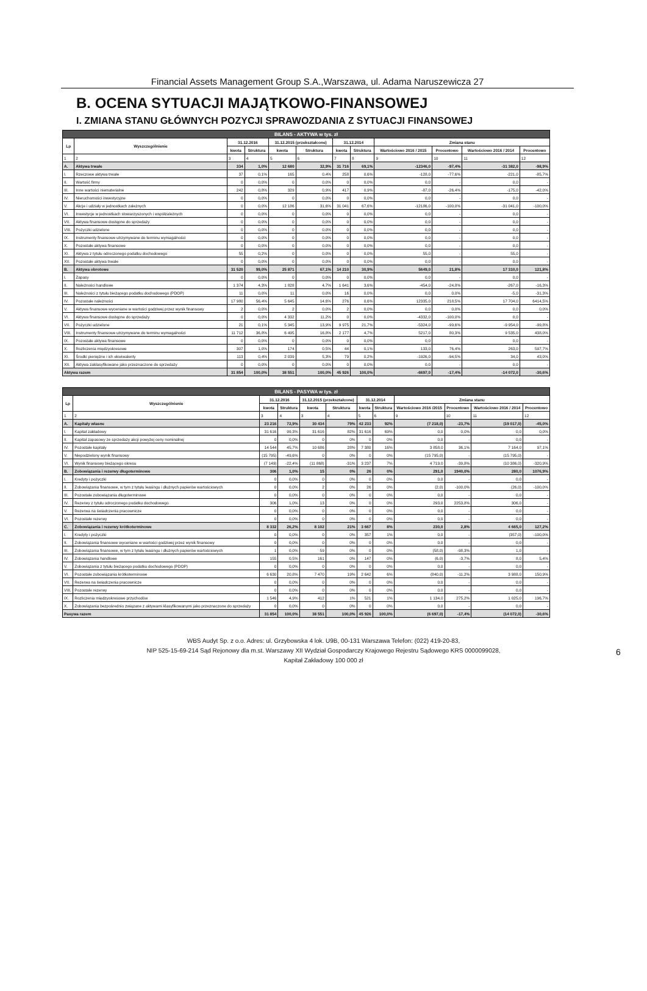Financial Assets Management Group S.A.,Warszawa, ul. Adama Naruszewicza 27
B. OCENA SYTUACJI MAJĄTKOWO-FINANSOWEJ
I. ZMIANA STANU GŁÓWNYCH POZYCJI SPRAWOZDANIA Z SYTUACJI FINANSOWEJ
| BILANS - AKTYWA w tys. zł | | | | | | | | | | | |
| Lp | Wyszczególnienie | 31.12.2016 | | 31.12.2015 (przekształcone) | | 31.12.2014 | | Zmiana stanu | | | |
| | | kwota | Struktura | kwota | Struktura | kwota | Struktura | Wartościowo 2016 / 2015 | Procentowo | Wartościowo 2016 / 2014 | Procentowo |
| 1 | 2 | 3 | 4 | 5 | 6 | 7 | 8 | 9 | 10 | 11 | 12 |
| A. | Aktywa trwałe | 334 | 1,0% | 12 680 | 32,9% | 31 716 | 69,1% | -12346,0 | -97,4% | -31 382,0 | -98,9% |
| I. | Rzeczowe aktywa trwałe | 37 | 0,1% | 165 | 0,4% | 258 | 0,6% | -128,0 | -77,6% | -221,0 | -85,7% |
| II. | Wartość firmy | 0 | 0,0% | 0 | 0,0% | 0 | 0,0% | 0,0 | - | 0,0 | - |
| III. | Inne wartości niematerialne | 242 | 0,8% | 329 | 0,9% | 417 | 0,9% | -87,0 | -26,4% | -175,0 | -42,0% |
| IV. | Nieruchomości inwestycyjne | 0 | 0,0% | 0 | 0,0% | 0 | 0,0% | 0,0 | - | 0,0 | - |
| V. | Akcje i udziały w jednostkach zależnych | 0 | 0,0% | 12 186 | 31,6% | 31 041 | 67,6% | -12186,0 | -100,0% | -31 041,0 | -100,0% |
| VI. | Inwestycje w jednostkach stowarzyszonych i współzależnych | 0 | 0,0% | 0 | 0,0% | 0 | 0,0% | 0,0 | - | 0,0 | - |
| VII. | Aktywa finansowe dostępne do sprzedaży | 0 | 0,0% | 0 | 0,0% | 0 | 0,0% | 0,0 | - | 0,0 | - |
| VIII. | Pożyczki udzielone | 0 | 0,0% | 0 | 0,0% | 0 | 0,0% | 0,0 | - | 0,0 | - |
| IX. | Instrumenty finansowe utrzymywane do terminu wymagalności | 0 | 0,0% | 0 | 0,0% | 0 | 0,0% | 0,0 | - | 0,0 | - |
| X. | Pozostałe aktywa finansowe | 0 | 0,0% | 0 | 0,0% | 0 | 0,0% | 0,0 | - | 0,0 | - |
| XI. | Aktywa z tytułu odroczonego podatku dochodowego | 55 | 0,2% | 0 | 0,0% | 0 | 0,0% | 55,0 | - | 55,0 | - |
| XII. | Pozostałe aktywa trwałe | 0 | 0,0% | 0 | 0,0% | 0 | 0,0% | 0,0 | - | 0,0 | - |
| B. | Aktywa obrotowe | 31 520 | 99,0% | 25 871 | 67,1% | 14 210 | 30,9% | 5649,0 | 21,8% | 17 310,0 | 121,8% |
| I. | Zapasy | 0 | 0,0% | 0 | 0,0% | 0 | 0,0% | 0,0 | - | 0,0 | - |
| II. | Należności handlowe | 1 374 | 4,3% | 1 828 | 4,7% | 1 641 | 3,6% | -454,0 | -24,8% | -267,0 | -16,3% |
| III. | Należności z tytułu bieżącego podatku dochodowego (PDOP) | 11 | 0,0% | 11 | 0,0% | 16 | 0,0% | 0,0 | 0,0% | -5,0 | -31,3% |
| IV. | Pozostałe należności | 17 980 | 56,4% | 5 645 | 14,6% | 276 | 0,6% | 12335,0 | 218,5% | 17 704,0 | 6414,5% |
| V. | Aktywa finansowe wyceniane w wartości godziwej przez wynik finansowy | 2 | 0,0% | 2 | 0,0% | 2 | 0,0% | 0,0 | 0,0% | 0,0 | 0,0% |
| VI. | Aktywa finansowe dostępne do sprzedaży | 0 | 0,0% | 4 332 | 11,2% | 0 | 0,0% | -4332,0 | -100,0% | 0,0 | - |
| VII. | Pożyczki udzielone | 21 | 0,1% | 5 345 | 13,9% | 9 975 | 21,7% | -5324,0 | -99,6% | -9 954,0 | -99,8% |
| VIII. | Instrumenty finansowe utrzymywane do terminu wymagalności | 11 712 | 36,8% | 6 495 | 16,8% | 2 177 | 4,7% | 5217,0 | 80,3% | 9 535,0 | 438,0% |
| IX. | Pozostałe aktywa finansowe | 0 | 0,0% | 0 | 0,0% | 0 | 0,0% | 0,0 | - | 0,0 | - |
| X. | Rozliczenia międzyokresowe | 307 | 1,0% | 174 | 0,5% | 44 | 0,1% | 133,0 | 76,4% | 263,0 | 597,7% |
| XI. | Środki pieniężne i ich ekwiwalenty | 113 | 0,4% | 2 039 | 5,3% | 79 | 0,2% | -1926,0 | -94,5% | 34,0 | 43,0% |
| XII. | Aktywa zaklasyfikowane jako przeznaczone do sprzedaży | 0 | 0,0% | 0 | 0,0% | 0 | 0,0% | 0,0 | - | 0,0 | - |
| Aktywa razem | | 31 854 | 100,0% | 38 551 | 100,0% | 45 926 | 100,0% | -6697,0 | -17,4% | -14 072,0 | -30,6% |
| BILANS - PASYWA w tys. zł | | | | | | | | | | | |
| Lp | Wyszczególnienie | 31.12.2016 | | 31.12.2015 (przekształcone) | | 31.12.2014 | | Zmiana stanu | | | |
| | | kwota | Struktura | kwota | Struktura | kwota | Struktura | Wartościowo 2016 /2015 | Procentowo | Wartościowo 2016 / 2014 | Procentowo |
| 1 | 2 | 3 | 4 | 3 | 4 | 5 | 6 | 9 | 10 | 11 | 12 |
| A. | Kapitały własne | 23 216 | 72,9% | 30 434 | 79% | 42 233 | 92% | (7 218,0) | -23,7% | (19 017,0) | -45,0% |
| I. | Kapitał zakładowy | 31 616 | 99,3% | 31 616 | 82% | 31 616 | 69% | 0,0 | 0,0% | 0,0 | 0,0% |
| II. | Kapitał zapasowy ze sprzedaży akcji powyżej ceny nominalnej | 0 | 0,0% | 0 | 0% | 0 | 0% | 0,0 | - | 0,0 | - |
| IV. | Pozostałe kapitały | 14 544 | 45,7% | 10 686 | 28% | 7 380 | 16% | 3 858,0 | 36,1% | 7 164,0 | 97,1% |
| V. | Niepodzielony wynik finansowy | (15 795) | -49,6% | 0 | 0% | 0 | 0% | (15 795,0) | - | (15 795,0) | - |
| VI. | Wynik finansowy bieżącego okresu | (7 149) | -22,4% | (11 868) | -31% | 3 237 | 7% | 4 719,0 | -39,8% | (10 386,0) | -320,9% |
| B. | Zobowiązania i rezerwy długoterminowe | 306 | 1,0% | 15 | 0% | 26 | 0% | 291,0 | 1940,0% | 280,0 | 1076,9% |
| I. | Kredyty i pożyczki | 0 | 0,0% | 0 | 0% | 0 | 0% | 0,0 | - | 0,0 | - |
| II. | Zobowiązania finansowe, w tym z tytułu leasingu i dłużnych papierów wartościowych | 0 | 0,0% | 2 | 0% | 26 | 0% | (2,0) | -100,0% | (26,0) | -100,0% |
| III. | Pozostałe zobowiązania długoterminowe | 0 | 0,0% | 0 | 0% | 0 | 0% | 0,0 | - | 0,0 | - |
| IV. | Rezerwy z tytułu odroczonego podatku dochodowego | 306 | 1,0% | 13 | 0% | 0 | 0% | 293,0 | 2253,8% | 306,0 | - |
| V. | Rezerwa na świadczenia pracownicze | 0 | 0,0% | 0 | 0% | 0 | 0% | 0,0 | - | 0,0 | - |
| VI. | Pozostałe rezerwy | 0 | 0,0% | 0 | 0% | 0 | 0% | 0,0 | - | 0,0 | - |
| C. | Zobowiązania i rezerwy krótkoterminowe | 8 332 | 26,2% | 8 102 | 21% | 3 667 | 8% | 230,0 | 2,8% | 4 665,0 | 127,2% |
| I. | Kredyty i pożyczki | 0 | 0,0% | 0 | 0% | 357 | 1% | 0,0 | - | (357,0) | -100,0% |
| II. | Zobowiązania finansowe wyceniane w wartości godziwej przez wynik finansowy | 0 | 0,0% | 0 | 0% | 0 | 0% | 0,0 | - | 0,0 | - |
| III. | Zobowiązania finansowe, w tym z tytułu leasingu i dłużnych papierów wartościowych | 1 | 0,0% | 59 | 0% | 0 | 0% | (58,0) | -98,3% | 1,0 | - |
| IV. | Zobowiązania handlowe | 155 | 0,5% | 161 | 0% | 147 | 0% | (6,0) | -3,7% | 8,0 | 5,4% |
| V. | Zobowiązania z tytułu bieżącego podatku dochodowego (PDOP) | 0 | 0,0% | 0 | 0% | 0 | 0% | 0,0 | - | 0,0 | - |
| VI. | Pozostałe zobowiązania krótkoterminowe | 6 630 | 20,8% | 7 470 | 19% | 2 642 | 6% | (840,0) | -11,2% | 3 988,0 | 150,9% |
| VII. | Rezerwa na świadczenia pracownicze | 0 | 0,0% | 0 | 0% | 0 | 0% | 0,0 | - | 0,0 | - |
| VIII. | Pozostałe rezerwy | 0 | 0,0% | 0 | 0% | 0 | 0% | 0,0 | - | 0,0 | - |
| IX. | Rozliczenia międzyokresowe przychodów | 1 546 | 4,9% | 412 | 1% | 521 | 1% | 1 134,0 | 275,2% | 1 025,0 | 196,7% |
| X. | Zobowiązania bezpośrednio związane z aktywami klasyfikowanymi jako przeznaczone do sprzedaży | 0 | 0,0% | 0 | 0% | 0 | 0% | 0,0 | - | 0,0 | - |
| Pasywa razem | | 31 854 | 100,0% | 38 551 | 100,0% | 45 926 | 100,0% | (6 697,0) | -17,4% | (14 072,0) | -30,6% |
WBS Audyt Sp. z o.o. Adres: ul. Grzybowska 4 lok. U9B, 00-131 Warszawa Telefon: (022) 419-20-83,
NIP 525-15-69-214 Sąd Rejonowy dla m.st. Warszawy XII Wydział Gospodarczy Krajowego Rejestru Sądowego KRS 0000099028,
Kapitał Zakładowy 100 000 zł
6